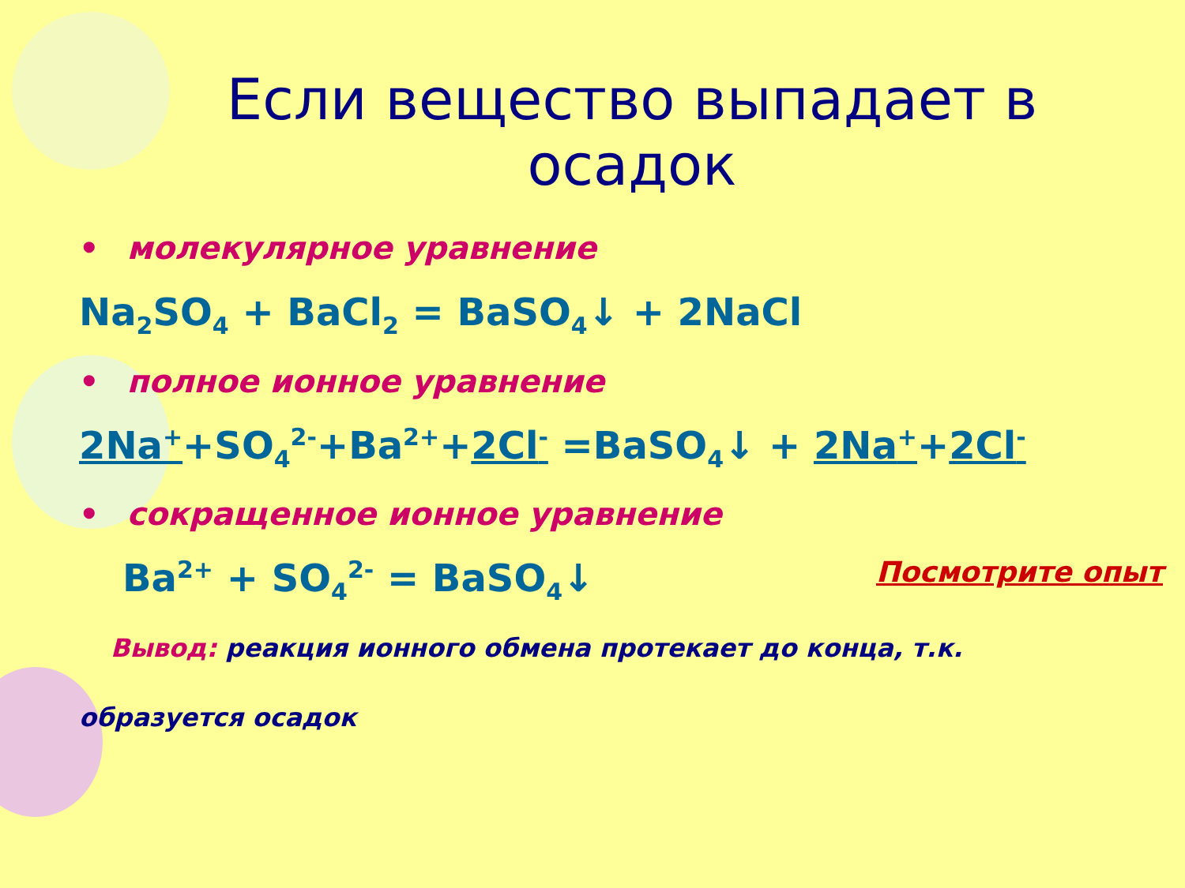Если вещество выпадает в
осадок
• молекулярное уравнение
Na<sub>2</sub>SO<sub>4</sub> + BaCl<sub>2</sub> = BaSO<sub>4</sub>↓ + 2NaCl
• полное ионное уравнение
2Na<sup>+</sup>+SO<sub>4</sub><sup>2-</sup>+Ba<sup>2+</sup>+2Cl<sup>-</sup> =BaSO<sub>4</sub>↓ + 2Na<sup>+</sup>+2Cl<sup>-</sup>
• сокращенное ионное уравнение
Посмотрите опыт Ba<sup>2+</sup> + SO<sub>4</sub><sup>2-</sup> = BaSO<sub>4</sub>↓
Вывод: реакция ионного обмена протекает до конца, т.к.
образуется осадок